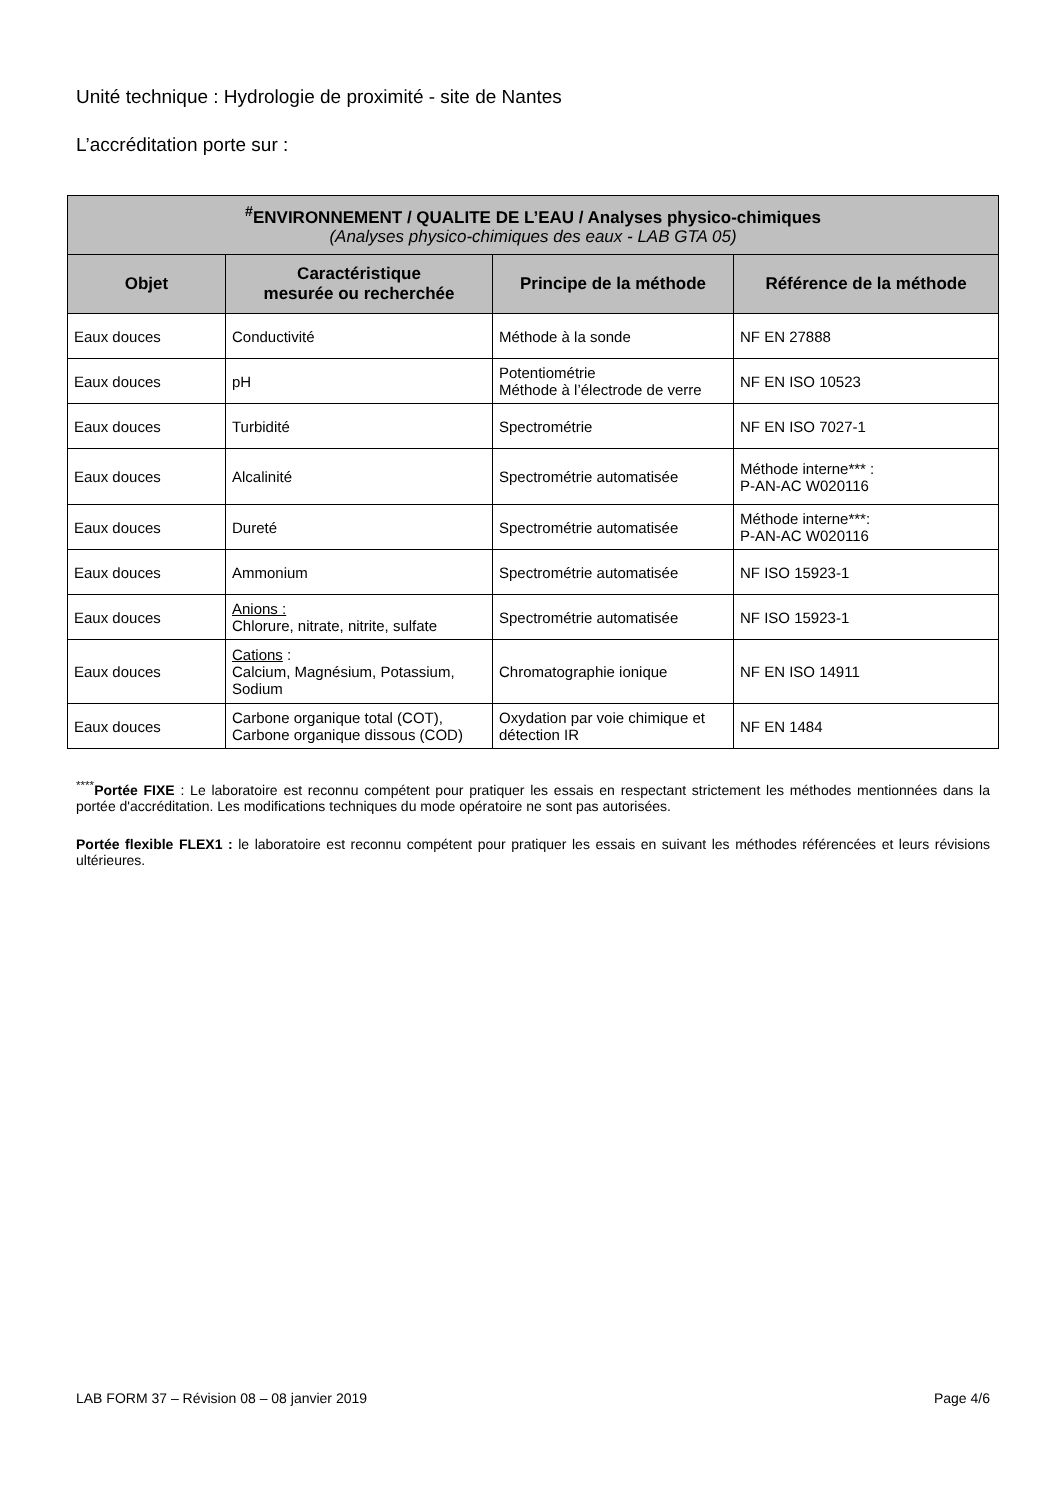Unité technique : Hydrologie de proximité - site de Nantes
L’accréditation porte sur :
| <sup>#</sup> ENVIRONNEMENT / QUALITE DE L’EAU / Analyses physico-chimiques (Analyses physico-chimiques des eaux - LAB GTA 05) | | | |
| --- | --- | --- | --- |
| Objet | Caractéristique mesurée ou recherchée | Principe de la méthode | Référence de la méthode |
| Eaux douces | Conductivité | Méthode à la sonde | NF EN 27888 |
| Eaux douces | pH | Potentiométrie Méthode à l’électrode de verre | NF EN ISO 10523 |
| Eaux douces | Turbidité | Spectrométrie | NF EN ISO 7027-1 |
| Eaux douces | Alcalinité | Spectrométrie automatisée | Méthode interne*** : P-AN-AC W020116 |
| Eaux douces | Dureté | Spectrométrie automatisée | Méthode interne***: P-AN-AC W020116 |
| Eaux douces | Ammonium | Spectrométrie automatisée | NF ISO 15923-1 |
| Eaux douces | Anions : Chlorure, nitrate, nitrite, sulfate | Spectrométrie automatisée | NF ISO 15923-1 |
| Eaux douces | Cations : Calcium, Magnésium, Potassium, Sodium | Chromatographie ionique | NF EN ISO 14911 |
| Eaux douces | Carbone organique total (COT), Carbone organique dissous (COD) | Oxydation par voie chimique et détection IR | NF EN 1484 |
<sup>****</sup>Portée FIXE : Le laboratoire est reconnu compétent pour pratiquer les essais en respectant strictement les méthodes mentionnées dans la portée d'accréditation. Les modifications techniques du mode opératoire ne sont pas autorisées.
Portée flexible FLEX1 : le laboratoire est reconnu compétent pour pratiquer les essais en suivant les méthodes référencées et leurs révisions ultérieures.
LAB FORM 37 – Révision 08 – 08 janvier 2019 Page 4/6